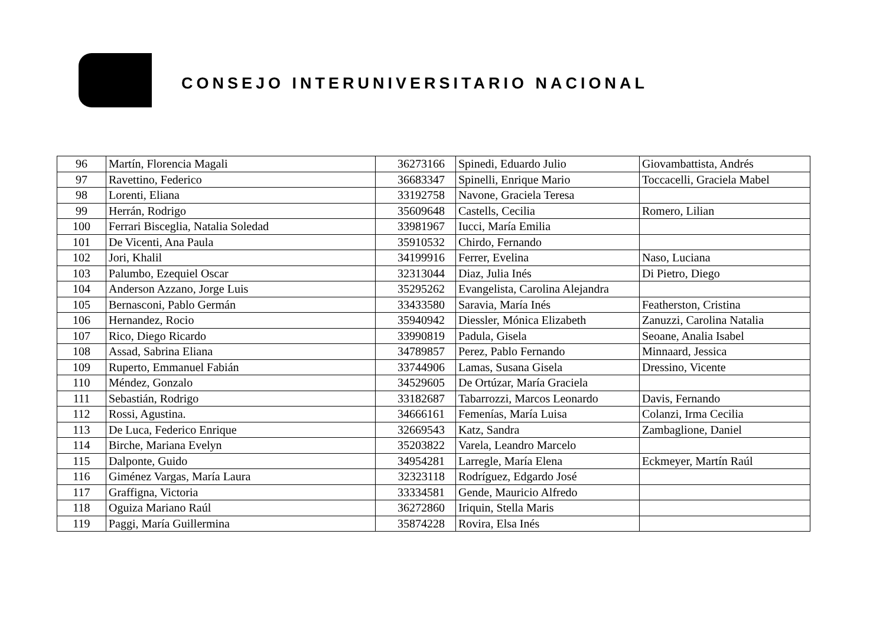CONSEJO INTERUNIVERSITARIO NACIONAL
| 96 | Martín, Florencia Magali | 36273166 | Spinedi, Eduardo Julio | Giovambattista, Andrés |
| 97 | Ravettino, Federico | 36683347 | Spinelli, Enrique Mario | Toccacelli, Graciela Mabel |
| 98 | Lorenti, Eliana | 33192758 | Navone, Graciela Teresa | |
| 99 | Herrán, Rodrigo | 35609648 | Castells, Cecilia | Romero, Lilian |
| 100 | Ferrari Bisceglia, Natalia Soledad | 33981967 | Iucci, María Emilia | |
| 101 | De Vicenti, Ana Paula | 35910532 | Chirdo, Fernando | |
| 102 | Jori, Khalil | 34199916 | Ferrer, Evelina | Naso, Luciana |
| 103 | Palumbo, Ezequiel Oscar | 32313044 | Diaz, Julia Inés | Di Pietro, Diego |
| 104 | Anderson Azzano, Jorge Luis | 35295262 | Evangelista, Carolina Alejandra | |
| 105 | Bernasconi, Pablo Germán | 33433580 | Saravia, María Inés | Featherston, Cristina |
| 106 | Hernandez, Rocio | 35940942 | Diessler, Mónica Elizabeth | Zanuzzi, Carolina Natalia |
| 107 | Rico, Diego Ricardo | 33990819 | Padula, Gisela | Seoane, Analia Isabel |
| 108 | Assad, Sabrina Eliana | 34789857 | Perez, Pablo Fernando | Minnaard, Jessica |
| 109 | Ruperto, Emmanuel Fabián | 33744906 | Lamas, Susana Gisela | Dressino, Vicente |
| 110 | Méndez, Gonzalo | 34529605 | De Ortúzar, María Graciela | |
| 111 | Sebastián, Rodrigo | 33182687 | Tabarrozzi, Marcos Leonardo | Davis, Fernando |
| 112 | Rossi, Agustina. | 34666161 | Femenías, María Luisa | Colanzi, Irma Cecilia |
| 113 | De Luca, Federico Enrique | 32669543 | Katz, Sandra | Zambaglione, Daniel |
| 114 | Birche, Mariana Evelyn | 35203822 | Varela, Leandro Marcelo | |
| 115 | Dalponte, Guido | 34954281 | Larregle, María Elena | Eckmeyer, Martín Raúl |
| 116 | Giménez Vargas, María Laura | 32323118 | Rodríguez, Edgardo José | |
| 117 | Graffigna, Victoria | 33334581 | Gende, Mauricio Alfredo | |
| 118 | Oguiza Mariano Raúl | 36272860 | Iriquin, Stella Maris | |
| 119 | Paggi, María Guillermina | 35874228 | Rovira, Elsa Inés | |